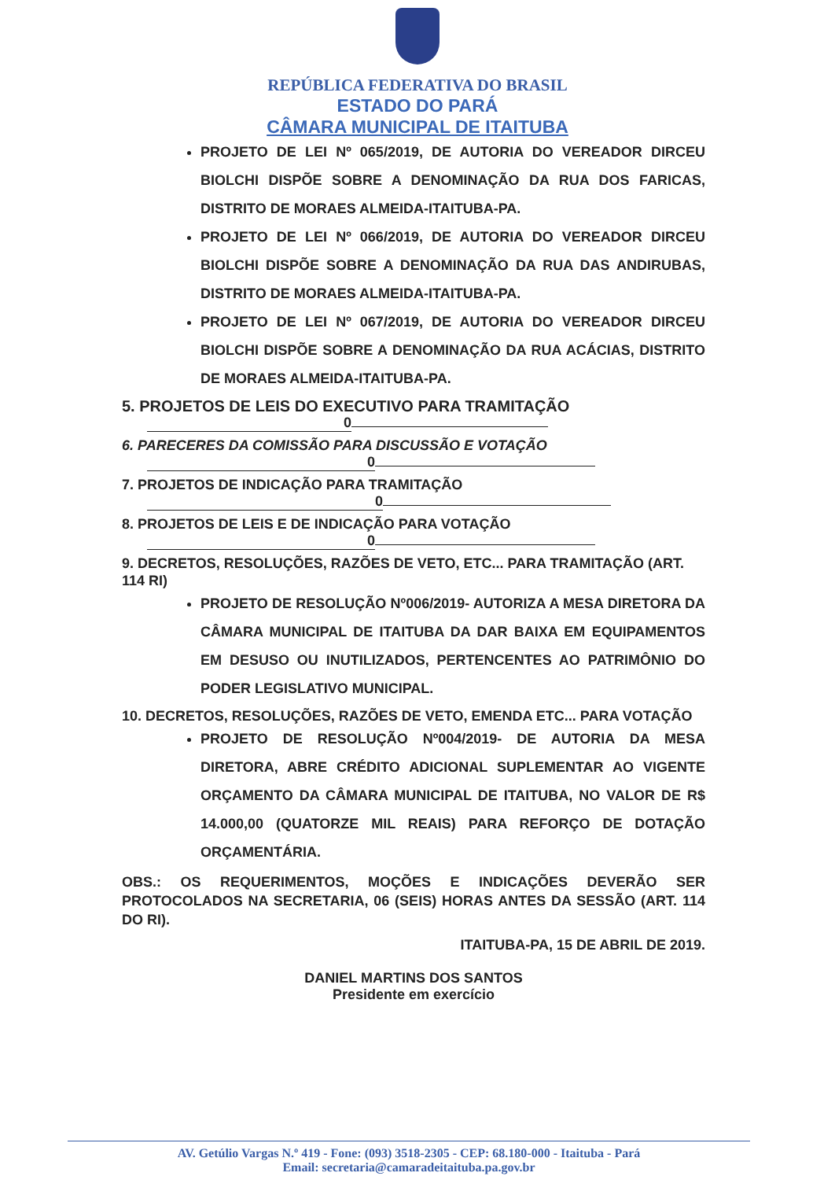REPÚBLICA FEDERATIVA DO BRASIL
ESTADO DO PARÁ
CÂMARA MUNICIPAL DE ITAITUBA
PROJETO DE LEI Nº 065/2019, DE AUTORIA DO VEREADOR DIRCEU BIOLCHI DISPÕE SOBRE A DENOMINAÇÃO DA RUA DOS FARICAS, DISTRITO DE MORAES ALMEIDA-ITAITUBA-PA.
PROJETO DE LEI Nº 066/2019, DE AUTORIA DO VEREADOR DIRCEU BIOLCHI DISPÕE SOBRE A DENOMINAÇÃO DA RUA DAS ANDIRUBAS, DISTRITO DE MORAES ALMEIDA-ITAITUBA-PA.
PROJETO DE LEI Nº 067/2019, DE AUTORIA DO VEREADOR DIRCEU BIOLCHI DISPÕE SOBRE A DENOMINAÇÃO DA RUA ACÁCIAS, DISTRITO DE MORAES ALMEIDA-ITAITUBA-PA.
5. PROJETOS DE LEIS DO EXECUTIVO PARA TRAMITAÇÃO
0
6. PARECERES DA COMISSÃO PARA DISCUSSÃO E VOTAÇÃO
0
7. PROJETOS DE INDICAÇÃO PARA TRAMITAÇÃO
0
8. PROJETOS DE LEIS E DE INDICAÇÃO PARA VOTAÇÃO
0
9. DECRETOS, RESOLUÇÕES, RAZÕES DE VETO, ETC... PARA TRAMITAÇÃO (ART. 114 RI)
PROJETO DE RESOLUÇÃO Nº006/2019- AUTORIZA A MESA DIRETORA DA CÂMARA MUNICIPAL DE ITAITUBA DA DAR BAIXA EM EQUIPAMENTOS EM DESUSO OU INUTILIZADOS, PERTENCENTES AO PATRIMÔNIO DO PODER LEGISLATIVO MUNICIPAL.
10. DECRETOS, RESOLUÇÕES, RAZÕES DE VETO, EMENDA ETC... PARA VOTAÇÃO
PROJETO DE RESOLUÇÃO Nº004/2019- DE AUTORIA DA MESA DIRETORA, ABRE CRÉDITO ADICIONAL SUPLEMENTAR AO VIGENTE ORÇAMENTO DA CÂMARA MUNICIPAL DE ITAITUBA, NO VALOR DE R$ 14.000,00 (QUATORZE MIL REAIS) PARA REFORÇO DE DOTAÇÃO ORÇAMENTÁRIA.
OBS.: OS REQUERIMENTOS, MOÇÕES E INDICAÇÕES DEVERÃO SER PROTOCOLADOS NA SECRETARIA, 06 (SEIS) HORAS ANTES DA SESSÃO (ART. 114 DO RI).
ITAITUBA-PA, 15 DE ABRIL DE 2019.
DANIEL MARTINS DOS SANTOS
Presidente em exercício
AV. Getúlio Vargas N.º 419 - Fone: (093) 3518-2305 - CEP: 68.180-000 - Itaituba - Pará
Email: secretaria@camaradeitaituba.pa.gov.br